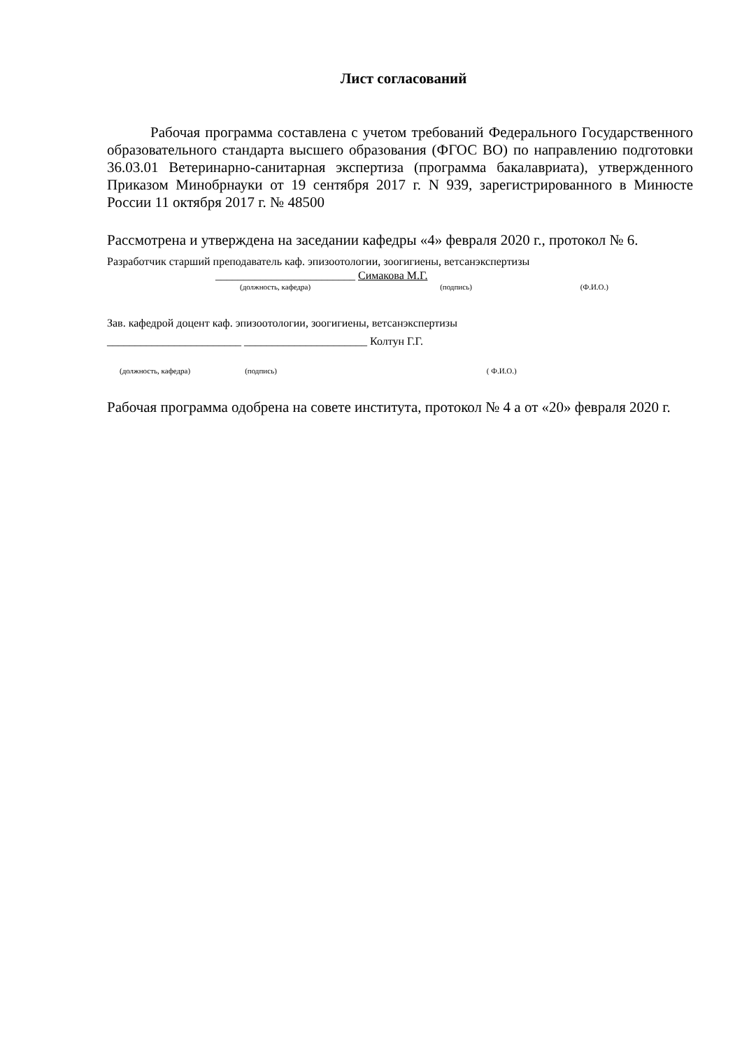Лист согласований
Рабочая программа составлена с учетом требований Федерального Государственного образовательного стандарта высшего образования (ФГОС ВО) по направлению подготовки 36.03.01 Ветеринарно-санитарная экспертиза (программа бакалавриата), утвержденного Приказом Минобрнауки от 19 сентября 2017 г. N 939, зарегистрированного в Минюсте России 11 октября 2017 г. № 48500
Рассмотрена и утверждена на заседании кафедры «4» февраля 2020 г., протокол № 6.
Разработчик старший преподаватель каф. эпизоотологии, зоогигиены, ветсанэкспертизы
_________________________ Симакова М.Г.
(должность, кафедра) (подпись) (Ф.И.О.)
Зав. кафедрой доцент каф. эпизоотологии, зоогигиены, ветсанэкспертизы
________________________ ______________________ Колтун Г.Г.
(должность, кафедра) (подпись) ( Ф.И.О.)
Рабочая программа одобрена на совете института, протокол № 4 а от «20» февраля 2020 г.